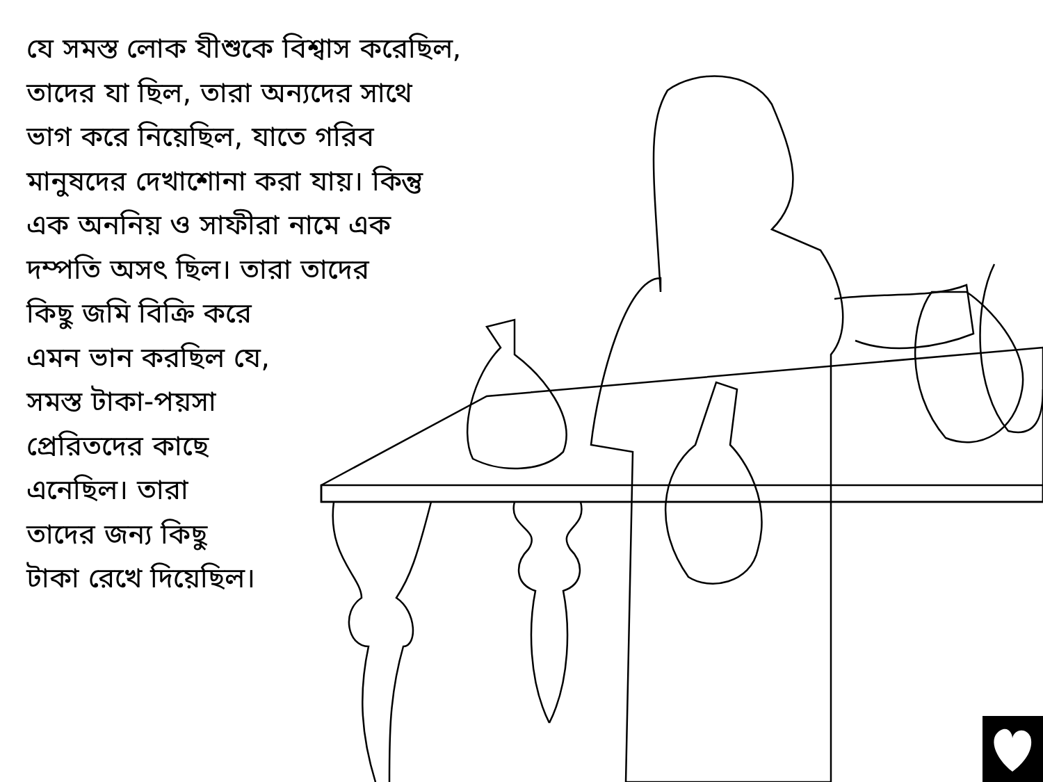যে সমস্ত লোক যীশুকে বিশ্বাস করেছিল,
তাদের যা ছিল, তারা অন্যদের সাথে
ভাগ করে নিয়েছিল, যাতে গরিব
মানুষদের দেখাশোনা করা যায়। কিন্তু
এক অননিয় ও সাফীরা নামে এক
দম্পতি অসৎ ছিল। তারা তাদের
কিছু জমি বিক্রি করে
এমন ভান করছিল যে,
সমস্ত টাকা-পয়সা
প্রেরিতদের কাছে
এনেছিল। তারা
তাদের জন্য কিছু
টাকা রেখে দিয়েছিল।